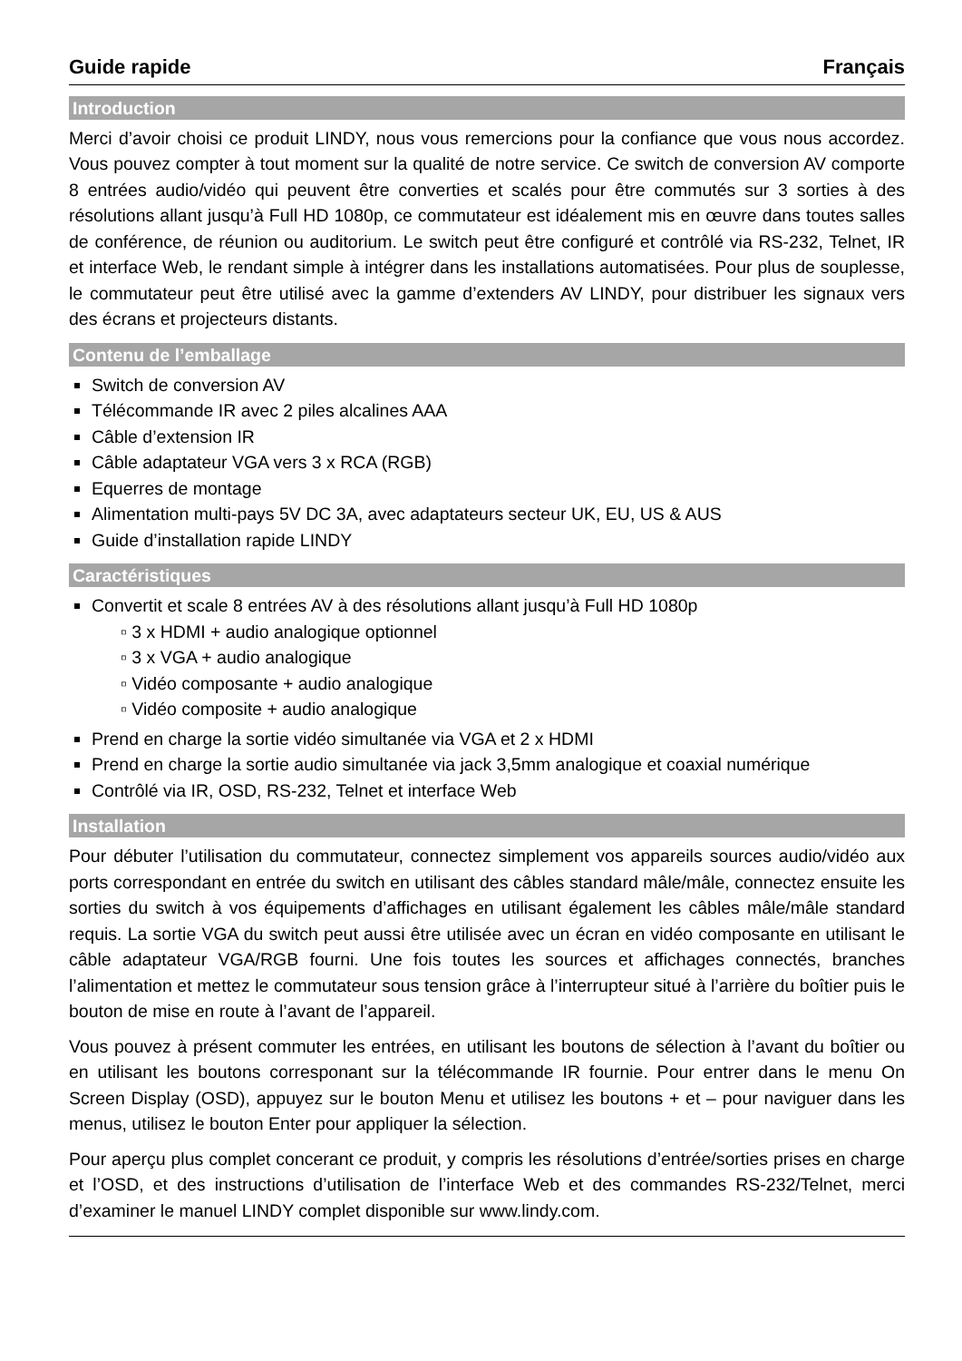Guide rapide Français
Introduction
Merci d’avoir choisi ce produit LINDY, nous vous remercions pour la confiance que vous nous accordez. Vous pouvez compter à tout moment sur la qualité de notre service. Ce switch de conversion AV comporte 8 entrées audio/vidéo qui peuvent être converties et scalés pour être commutés sur 3 sorties à des résolutions allant jusqu’à Full HD 1080p, ce commutateur est idéalement mis en œuvre dans toutes salles de conférence, de réunion ou auditorium. Le switch peut être configuré et contrôlé via RS-232, Telnet, IR et interface Web, le rendant simple à intégrer dans les installations automatisées. Pour plus de souplesse, le commutateur peut être utilisé avec la gamme d’extenders AV LINDY, pour distribuer les signaux vers des écrans et projecteurs distants.
Contenu de l’emballage
Switch de conversion AV
Télécommande IR avec 2 piles alcalines AAA
Câble d’extension IR
Câble adaptateur VGA vers 3 x RCA (RGB)
Equerres de montage
Alimentation multi-pays 5V DC 3A, avec adaptateurs secteur UK, EU, US & AUS
Guide d’installation rapide LINDY
Caractéristiques
Convertit et scale 8 entrées AV à des résolutions allant jusqu’à Full HD 1080p
▫ 3 x HDMI + audio analogique optionnel
▫ 3 x VGA + audio analogique
▫ Vidéo composante + audio analogique
▫ Vidéo composite + audio analogique
Prend en charge la sortie vidéo simultanée via VGA et 2 x HDMI
Prend en charge la sortie audio simultanée via jack 3,5mm analogique et coaxial numérique
Contrôlé via IR, OSD, RS-232, Telnet et interface Web
Installation
Pour débuter l’utilisation du commutateur, connectez simplement vos appareils sources audio/vidéo aux ports correspondant en entrée du switch en utilisant des câbles standard mâle/mâle, connectez ensuite les sorties du switch à vos équipements d’affichages en utilisant également les câbles mâle/mâle standard requis. La sortie VGA du switch peut aussi être utilisée avec un écran en vidéo composante en utilisant le câble adaptateur VGA/RGB fourni. Une fois toutes les sources et affichages connectés, branches l’alimentation et mettez le commutateur sous tension grâce à l’interrupteur situé à l’arrière du boîtier puis le bouton de mise en route à l’avant de l’appareil.
Vous pouvez à présent commuter les entrées, en utilisant les boutons de sélection à l’avant du boîtier ou en utilisant les boutons corresponant sur la télécommande IR fournie. Pour entrer dans le menu On Screen Display (OSD), appuyez sur le bouton Menu et utilisez les boutons + et – pour naviguer dans les menus, utilisez le bouton Enter pour appliquer la sélection.
Pour aperçu plus complet concerant ce produit, y compris les résolutions d’entrée/sorties prises en charge et l’OSD, et des instructions d’utilisation de l’interface Web et des commandes RS-232/Telnet, merci d’examiner le manuel LINDY complet disponible sur www.lindy.com.